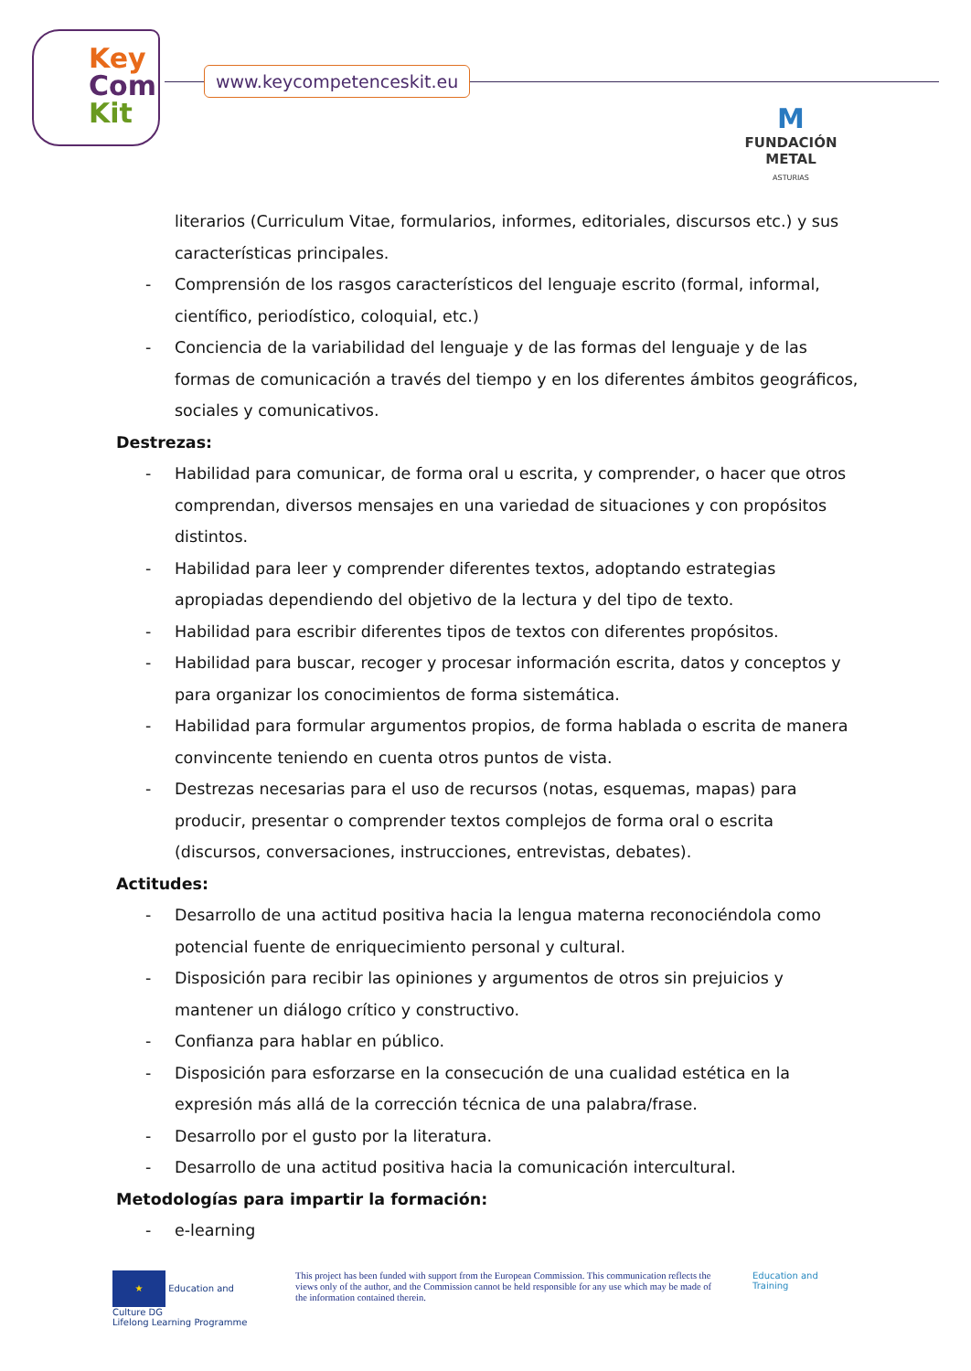Key
Com
Kit
www.keycompetenceskit.eu
M
FUNDACIÓN METAL
ASTURIAS
literarios (Curriculum Vitae, formularios, informes, editoriales, discursos etc.) y sus características principales.
- Comprensión de los rasgos característicos del lenguaje escrito (formal, informal, científico, periodístico, coloquial, etc.)
- Conciencia de la variabilidad del lenguaje y de las formas del lenguaje y de las formas de comunicación a través del tiempo y en los diferentes ámbitos geográficos, sociales y comunicativos.
Destrezas:
- Habilidad para comunicar, de forma oral u escrita, y comprender, o hacer que otros comprendan, diversos mensajes en una variedad de situaciones y con propósitos distintos.
- Habilidad para leer y comprender diferentes textos, adoptando estrategias apropiadas dependiendo del objetivo de la lectura y del tipo de texto.
- Habilidad para escribir diferentes tipos de textos con diferentes propósitos.
- Habilidad para buscar, recoger y procesar información escrita, datos y conceptos y para organizar los conocimientos de forma sistemática.
- Habilidad para formular argumentos propios, de forma hablada o escrita de manera convincente teniendo en cuenta otros puntos de vista.
- Destrezas necesarias para el uso de recursos (notas, esquemas, mapas) para producir, presentar o comprender textos complejos de forma oral o escrita (discursos, conversaciones, instrucciones, entrevistas, debates).
Actitudes:
- Desarrollo de una actitud positiva hacia la lengua materna reconociéndola como potencial fuente de enriquecimiento personal y cultural.
- Disposición para recibir las opiniones y argumentos de otros sin prejuicios y mantener un diálogo crítico y constructivo.
- Confianza para hablar en público.
- Disposición para esforzarse en la consecución de una cualidad estética en la expresión más allá de la corrección técnica de una palabra/frase.
- Desarrollo por el gusto por la literatura.
- Desarrollo de una actitud positiva hacia la comunicación intercultural.
Metodologías para impartir la formación:
- e-learning
★ Education and Culture DG
Lifelong Learning Programme
This project has been funded with support from the European Commission. This communication reflects the views only of the author, and the Commission cannot be held responsible for any use which may be made of the information contained therein.
Education and Training